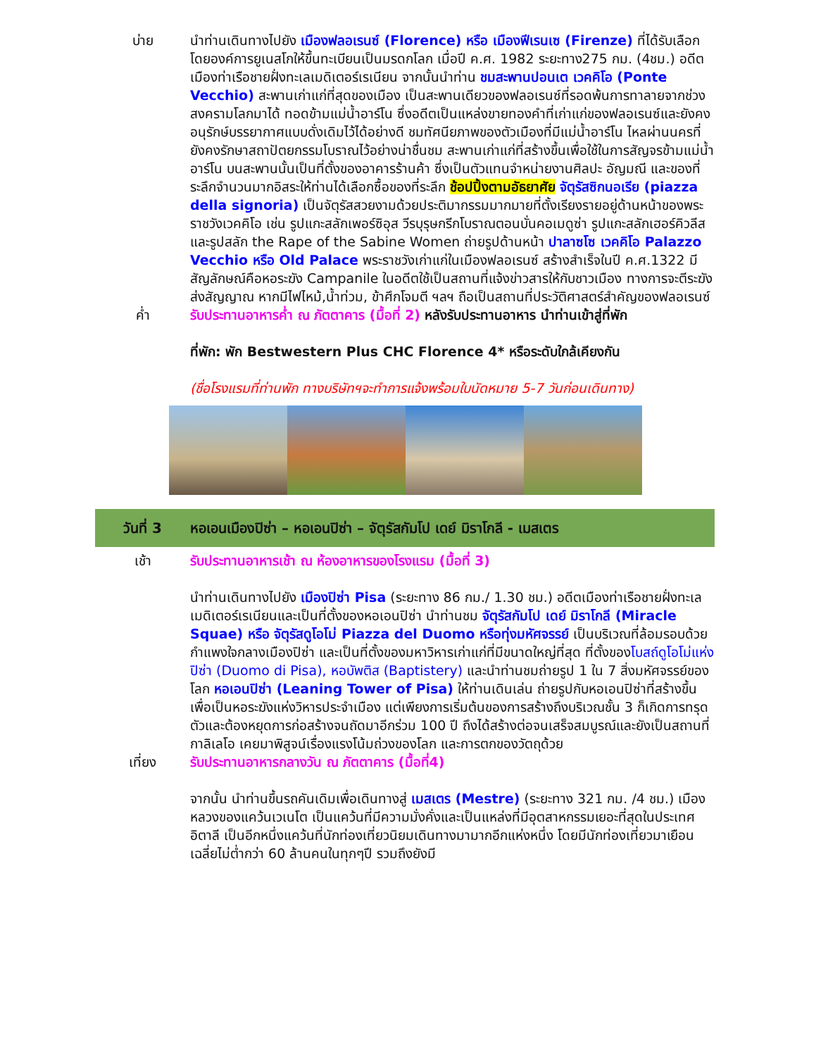บ่าย นำท่านเดินทางไปยัง เมืองฟลอเรนซ์ (Florence) หรือ เมืองฟีเรนเซ (Firenze) ที่ได้รับเลือกโดยองค์การยูเนสโกให้ขึ้นทะเบียนเป็นมรดกโลก เมื่อปี ค.ศ. 1982 ระยะทาง275 กม. (4ชม.) อดีตเมืองท่าเรือชายฝั่งทะเลเมดิเตอร์เรเนียน จากนั้นนำท่าน ชมสะพานปอนเต เวคคิโอ (Ponte Vecchio) สะพานเก่าแก่ที่สุดของเมือง เป็นสะพานเดียวของฟลอเรนซ์ที่รอดพ้นการทาลายจากช่วงสงครามโลกมาได้ ทอดข้ามแม่น้ำอาร์โน ซึ่งอดีตเป็นแหล่งขายทองคำที่เก่าแก่ของฟลอเรนซ์และยังคงอนุรักษ์บรรยากาศแบบดั่งเดิมไว้ได้อย่างดี ชมทัศนียภาพของตัวเมืองที่มีแม่น้ำอาร์โน ไหลผ่านนครที่ยังคงรักษาสถาปัตยกรรมโบราณไว้อย่างน่าชื่นชม สะพานเก่าแก่ที่สร้างขึ้นเพื่อใช้ในการสัญจรข้ามแม่น้ำอาร์โน บนสะพานนั้นเป็นที่ตั้งของอาคารร้านค้า ซึ่งเป็นตัวแทนจำหน่ายงานศิลปะ อัญมณี และของที่ระลึกจำนวนมากอิสระให้ท่านได้เลือกซื้อของที่ระลึก ช้อปปิ้งตามอัธยาศัย จัตุรัสซิกนอเรีย (piazza della signoria) เป็นจัตุรัสสวยงามด้วยประติมากรรมมากมายที่ตั้งเรียงรายอยู่ด้านหน้าของพระราชวังเวคคิโอ เช่น รูปแกะสลักเพอร์ซิอุส วีรบุรุษกรีกโบราณตอนบั่นคอเมดูซ่า รูปแกะสลักเฮอร์คิวลีส และรูปสลัก the Rape of the Sabine Women ถ่ายรูปด้านหน้า ปาลาซโซ เวคคิโอ Palazzo Vecchio หรือ Old Palace พระราชวังเก่าแก่ในเมืองฟลอเรนซ์ สร้างสำเร็จในปี ค.ศ.1322 มีสัญลักษณ์คือหอระฆัง Campanile ในอดีตใช้เป็นสถานที่แจ้งข่าวสารให้กับชาวเมือง ทางการจะตีระฆังส่งสัญญาณ หากมีไฟไหม้,น้ำท่วม, ข้าศึกโจมตี ฯลฯ ถือเป็นสถานที่ประวัติศาสตร์สำคัญของฟลอเรนซ์
ค่ำ รับประทานอาหารค่ำ ณ ภัตตาคาร (มื้อที่ 2) หลังรับประทานอาหาร นำท่านเข้าสู่ที่พัก
ที่พัก: พัก Bestwestern Plus CHC Florence 4* หรือระดับใกล้เคียงกัน
(ชื่อโรงแรมที่ท่านพัก ทางบริษัทฯจะทำการแจ้งพร้อมใบนัดหมาย 5-7 วันก่อนเดินทาง)
วันที่ 3
หอเอนเมืองปิซ่า – หอเอนปิซ่า – จัตุรัสกัมโป เดย์ มิราโกลี - เมสเตร
เช้า รับประทานอาหารเช้า ณ ห้องอาหารของโรงแรม (มื้อที่ 3)
นำท่านเดินทางไปยัง เมืองปิซ่า Pisa (ระยะทาง 86 กม./ 1.30 ชม.) อดีตเมืองท่าเรือชายฝั่งทะเลเมดิเตอร์เรเนียนและเป็นที่ตั้งของหอเอนปิซ่า นำท่านชม จัตุรัสกัมโป เดย์ มิราโกลี (Miracle Squae) หรือ จัตุรัสดูโอโม่ Piazza del Duomo หรือทุ่งมหัศจรรย์ เป็นบริเวณที่ล้อมรอบด้วยกำแพงใจกลางเมืองปิซ่า และเป็นที่ตั้งของมหาวิหารเก่าแก่ที่มีขนาดใหญ่ที่สุด ที่ตั้งของโบสถ์ดูโอโม่แห่งปิซ่า (Duomo di Pisa), หอบัพติส (Baptistery) และนำท่านชมถ่ายรูป 1 ใน 7 สิ่งมหัศจรรย์ของโลก หอเอนปิซ่า (Leaning Tower of Pisa) ให้ท่านเดินเล่น ถ่ายรูปกับหอเอนปิซ่าที่สร้างขึ้นเพื่อเป็นหอระฆังแห่งวิหารประจำเมือง แต่เพียงการเริ่มต้นของการสร้างถึงบริเวณชั้น 3 ก็เกิดการทรุดตัวและต้องหยุดการก่อสร้างจนถัดมาอีกร่วม 100 ปี ถึงได้สร้างต่อจนเสร็จสมบูรณ์และยังเป็นสถานที่กาลิเลโอ เคยมาพิสูจน์เรื่องแรงโน้มถ่วงของโลก และการตกของวัตถุด้วย
เที่ยง รับประทานอาหารกลางวัน ณ ภัตตาคาร (มื้อที่4)
จากนั้น นำท่านขึ้นรถคันเดิมเพื่อเดินทางสู่ เมสเตร (Mestre) (ระยะทาง 321 กม. /4 ชม.) เมืองหลวงของแคว้นเวเนโต เป็นแคว้นที่มีความมั่งคั่งและเป็นแหล่งที่มีอุตสาหกรรมเยอะที่สุดในประเทศอิตาลี เป็นอีกหนึ่งแคว้นที่นักท่องเที่ยวนิยมเดินทางมามากอีกแห่งหนึ่ง โดยมีนักท่องเที่ยวมาเยือน เฉลี่ยไม่ต่ำกว่า 60 ล้านคนในทุกๆปี รวมถึงยังมี